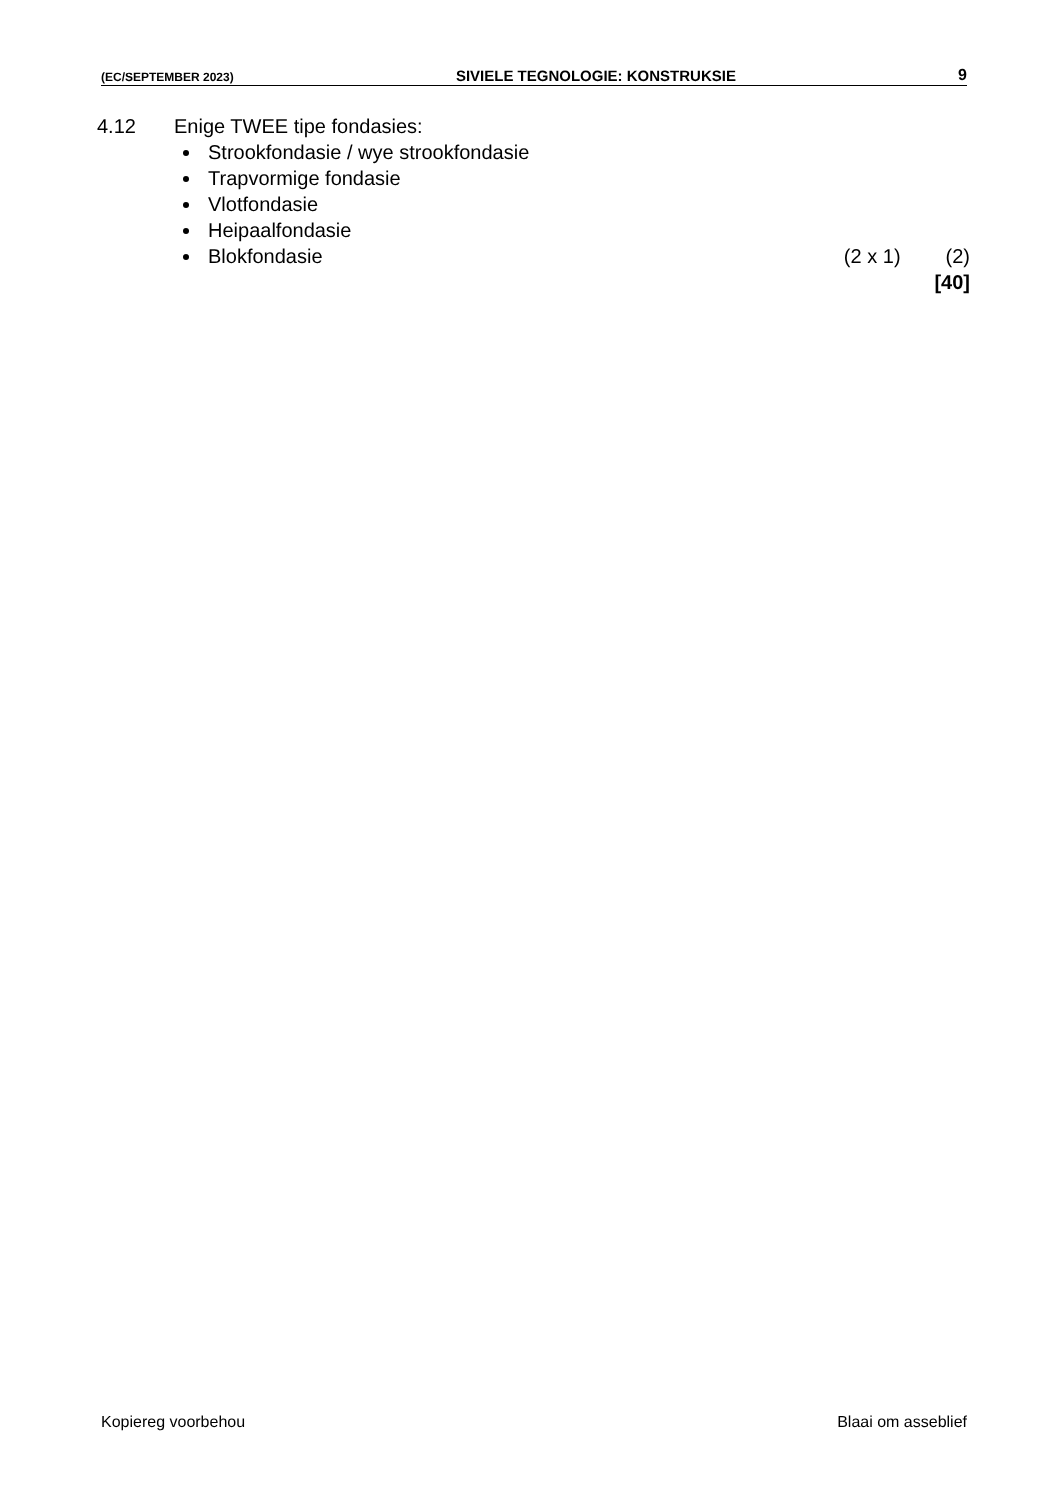(EC/SEPTEMBER 2023) SIVIELE TEGNOLOGIE: KONSTRUKSIE 9
4.12 Enige TWEE tipe fondasies:
Strookfondasie / wye strookfondasie
Trapvormige fondasie
Vlotfondasie
Heipaalfondasie
Blokfondasie (2 x 1) (2)
[40]
Kopiereg voorbehou Blaai om asseblief